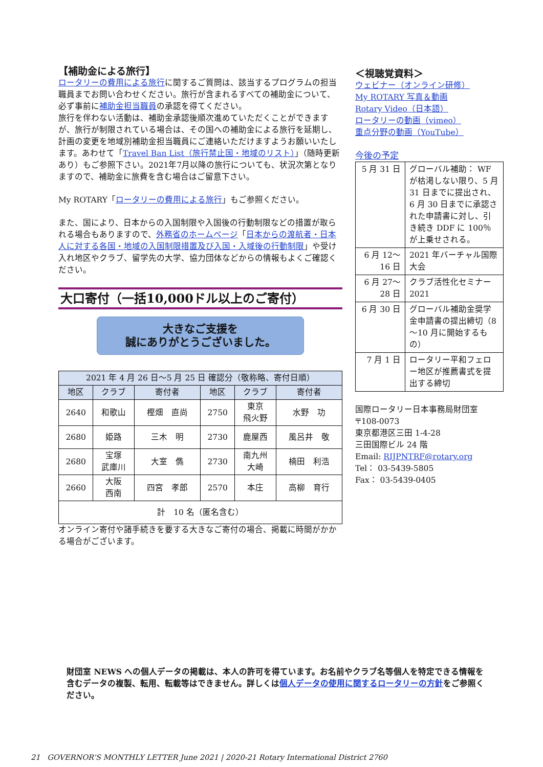【補助金による旅行】
ロータリーの費用による旅行に関するご質問は、該当するプログラムの担当職員までお問い合わせください。旅行が含まれるすべての補助金について、必ず事前に補助金担当職員の承認を得てください。
旅行を伴わない活動は、補助金承認後順次進めていただくことができますが、旅行が制限されている場合は、その国への補助金による旅行を延期し、計画の変更を地域別補助金担当職員にご連絡いただけますようお願いいたします。あわせて「Travel Ban List（旅行禁止国・地域のリスト）」（随時更新あり）もご参照下さい。2021年7月以降の旅行についても、状況次第となりますので、補助金に旅費を含む場合はご留意下さい。
My ROTARY「ロータリーの費用による旅行」もご参照ください。
また、国により、日本からの入国制限や入国後の行動制限などの措置が取られる場合もありますので、外務省のホームページ「日本からの渡航者・日本人に対する各国・地域の入国制限措置及び入国・入域後の行動制限」や受け入れ地区やクラブ、留学先の大学、協力団体などからの情報もよくご確認ください。
大口寄付（一括10,000ドル以上のご寄付）
大きなご支援を
誠にありがとうございました。
| 2021 年 4 月 26 日～5 月 25 日 確認分（敬称略、寄付日順） | | | | | |
| --- | --- | --- | --- | --- | --- |
| 地区 | クラブ | 寄付者 | 地区 | クラブ | 寄付者 |
| 2640 | 和歌山 | 樫畑 直尚 | 2750 | 東京 飛火野 | 水野 功 |
| 2680 | 姫路 | 三木 明 | 2730 | 鹿屋西 | 風呂井 敬 |
| 2680 | 宝塚 武庫川 | 大室 儁 | 2730 | 南九州 大崎 | 楠田 利浩 |
| 2660 | 大阪 西南 | 四宮 孝郎 | 2570 | 本庄 | 高柳 育行 |
| 計 10 名（匿名含む） | | | | | |
オンライン寄付や諸手続きを要する大きなご寄付の場合、掲載に時間がかかる場合がございます。
＜視聴覚資料＞
ウェビナー（オンライン研修）
My ROTARY 写真＆動画
Rotary Video（日本語）
ロータリーの動画（vimeo）
重点分野の動画（YouTube）
今後の予定
| 5 月 31 日 | グローバル補助： WF が枯渇しない限り、5 月 31 日までに提出され、6 月 30 日までに承認された申請書に対し、引き続き DDF に 100％が上乗せされる。 |
| 6 月 12～ 16 日 | 2021 年バーチャル国際大会 |
| 6 月 27～ 28 日 | クラブ活性化セミナー 2021 |
| 6 月 30 日 | グローバル補助金奨学金申請書の提出締切（8～10 月に開始するもの） |
| 7 月 1 日 | ロータリー平和フェロー地区が推薦書式を提出する締切 |
国際ロータリー日本事務局財団室
〒108-0073
東京都港区三田 1-4-28
三田国際ビル 24 階
Email: RIJPNTRF@rotary.org
Tel： 03-5439-5805
Fax： 03-5439-0405
財団室 NEWS への個人データの掲載は、本人の許可を得ています。お名前やクラブ名等個人を特定できる情報を含むデータの複製、転用、転載等はできません。詳しくは個人データの使用に関するロータリーの方針をご参照ください。
21 GOVERNOR'S MONTHLY LETTER June 2021 | 2020-21 Rotary International District 2760